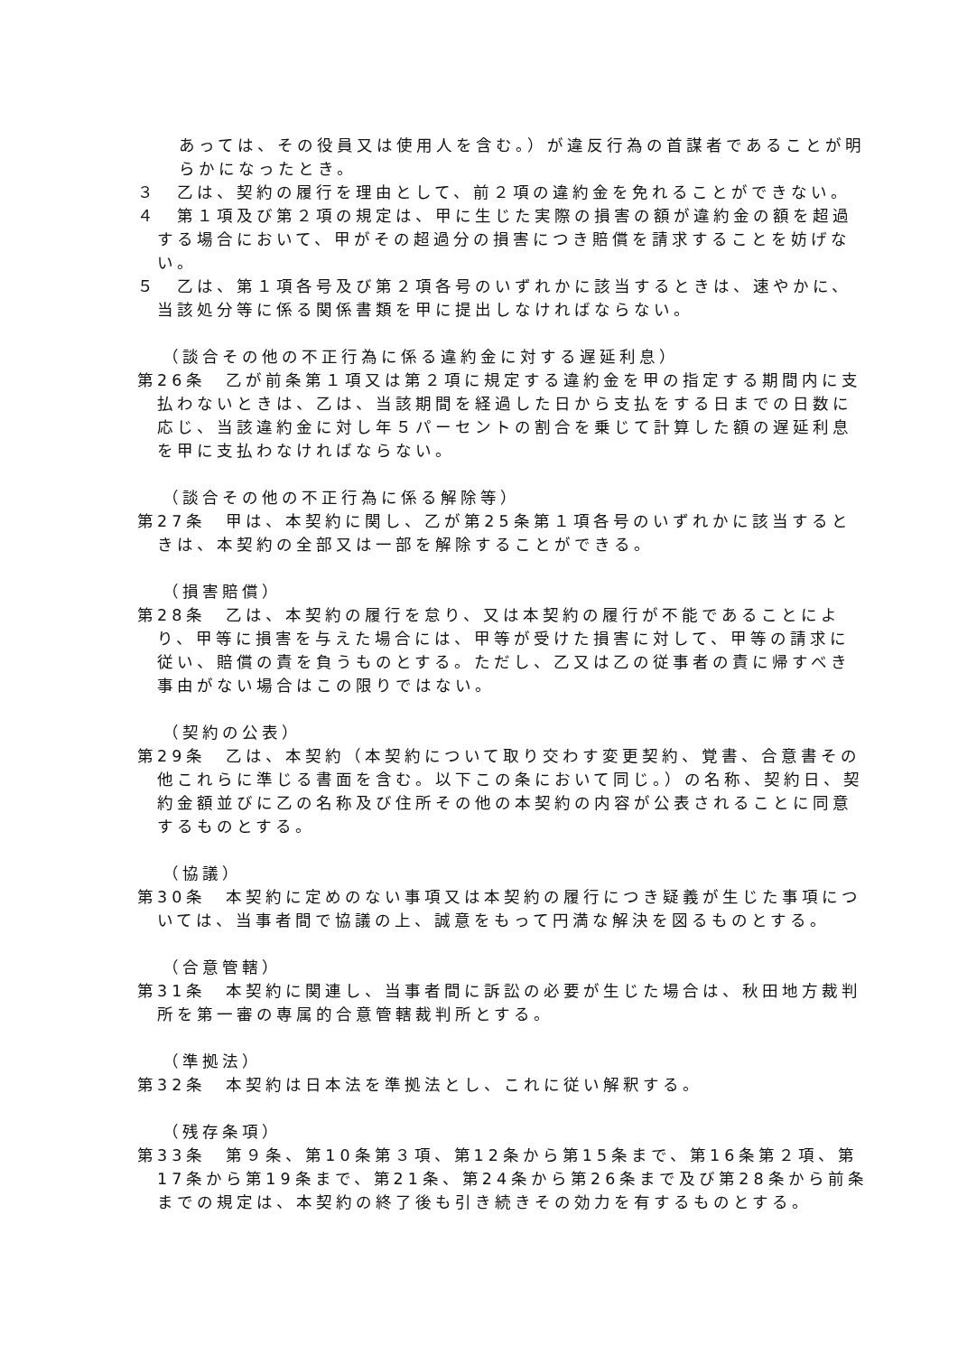あっては、その役員又は使用人を含む。）が違反行為の首謀者であることが明らかになったとき。
３　乙は、契約の履行を理由として、前２項の違約金を免れることができない。
４　第１項及び第２項の規定は、甲に生じた実際の損害の額が違約金の額を超過する場合において、甲がその超過分の損害につき賠償を請求することを妨げない。
５　乙は、第１項各号及び第２項各号のいずれかに該当するときは、速やかに、当該処分等に係る関係書類を甲に提出しなければならない。
（談合その他の不正行為に係る違約金に対する遅延利息）
第26条　乙が前条第１項又は第２項に規定する違約金を甲の指定する期間内に支払わないときは、乙は、当該期間を経過した日から支払をする日までの日数に応じ、当該違約金に対し年５パーセントの割合を乗じて計算した額の遅延利息を甲に支払わなければならない。
（談合その他の不正行為に係る解除等）
第27条　甲は、本契約に関し、乙が第25条第１項各号のいずれかに該当するときは、本契約の全部又は一部を解除することができる。
（損害賠償）
第28条　乙は、本契約の履行を怠り、又は本契約の履行が不能であることにより、甲等に損害を与えた場合には、甲等が受けた損害に対して、甲等の請求に従い、賠償の責を負うものとする。ただし、乙又は乙の従事者の責に帰すべき事由がない場合はこの限りではない。
（契約の公表）
第29条　乙は、本契約（本契約について取り交わす変更契約、覚書、合意書その他これらに準じる書面を含む。以下この条において同じ。）の名称、契約日、契約金額並びに乙の名称及び住所その他の本契約の内容が公表されることに同意するものとする。
（協議）
第30条　本契約に定めのない事項又は本契約の履行につき疑義が生じた事項については、当事者間で協議の上、誠意をもって円満な解決を図るものとする。
（合意管轄）
第31条　本契約に関連し、当事者間に訴訟の必要が生じた場合は、秋田地方裁判所を第一審の専属的合意管轄裁判所とする。
（準拠法）
第32条　本契約は日本法を準拠法とし、これに従い解釈する。
（残存条項）
第33条　第９条、第10条第３項、第12条から第15条まで、第16条第２項、第17条から第19条まで、第21条、第24条から第26条まで及び第28条から前条までの規定は、本契約の終了後も引き続きその効力を有するものとする。